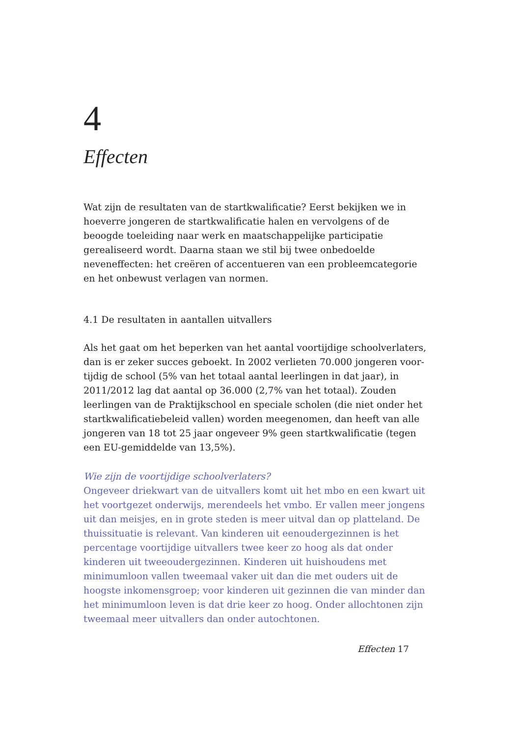4
Effecten
Wat zijn de resultaten van de startkwalificatie? Eerst bekijken we in hoe­verre jongeren de startkwalificatie halen en vervolgens of de beoogde toe­leiding naar werk en maatschappelijke participatie gerealiseerd wordt. Daarna staan we stil bij twee onbedoelde neveneffecten: het creëren of accentueren van een probleemcategorie en het onbewust verlagen van normen.
4.1 De resultaten in aantallen uitvallers
Als het gaat om het beperken van het aantal voortijdige schoolverlaters, dan is er zeker succes geboekt. In 2002 verlieten 70.000 jongeren voor­tijdig de school (5% van het totaal aantal leerlingen in dat jaar), in 2011/2012 lag dat aantal op 36.000 (2,7% van het totaal). Zouden leerlingen van de Praktijkschool en speciale scholen (die niet onder het startkwalificatiebeleid vallen) worden meegenomen, dan heeft van alle jongeren van 18 tot 25 jaar ongeveer 9% geen startkwalificatie (tegen een EU-gemiddelde van 13,5%).
Wie zijn de voortijdige schoolverlaters?
Ongeveer driekwart van de uitvallers komt uit het mbo en een kwart uit het voortgezet onderwijs, merendeels het vmbo. Er vallen meer jongens uit dan meisjes, en in grote steden is meer uitval dan op platteland. De thuissituatie is relevant. Van kinderen uit eenoudergezinnen is het percentage voortijdige uitvallers twee keer zo hoog als dat onder kinderen uit tweeoudergezinnen. Kinderen uit huishoudens met minimumloon vallen tweemaal vaker uit dan die met ouders uit de hoogste inkomensgroep; voor kinderen uit gezinnen die van minder dan het minimumloon leven is dat drie keer zo hoog. Onder allochtonen zijn tweemaal meer uitvallers dan onder autochtonen.
Effecten 17